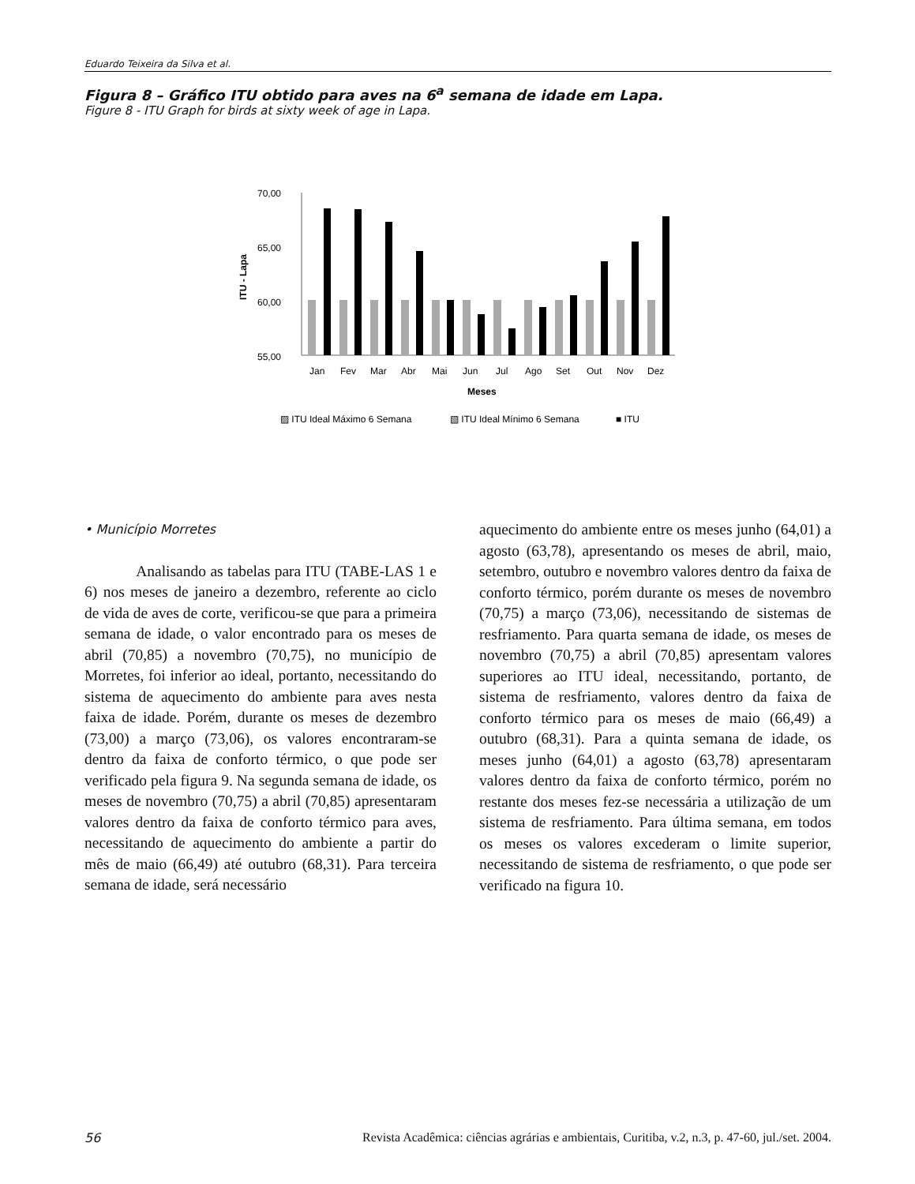Eduardo Teixeira da Silva et al.
Figura 8 – Gráfico ITU obtido para aves na 6<sup>a</sup> semana de idade em Lapa.
Figure 8 - ITU Graph for birds at sixty week of age in Lapa.
70,00
65,00
60,00
55,00
ITU - Lapa
Jan
Fev
Mar
Abr
Mai
Jun
Jul
Ago
Set
Out
Nov
Dez
Meses
▨ ITU Ideal Máximo 6 Semana
▧ ITU Ideal Mínimo 6 Semana
■ ITU
• Município Morretes
Analisando as tabelas para ITU (TABE-LAS 1 e 6) nos meses de janeiro a dezembro, referente ao ciclo de vida de aves de corte, verificou-se que para a primeira semana de idade, o valor encontrado para os meses de abril (70,85) a novembro (70,75), no município de Morretes, foi inferior ao ideal, portanto, necessitando do sistema de aquecimento do ambiente para aves nesta faixa de idade. Porém, durante os meses de dezembro (73,00) a março (73,06), os valores encontraram-se dentro da faixa de conforto térmico, o que pode ser verificado pela figura 9. Na segunda semana de idade, os meses de novembro (70,75) a abril (70,85) apresentaram valores dentro da faixa de conforto térmico para aves, necessitando de aquecimento do ambiente a partir do mês de maio (66,49) até outubro (68,31). Para terceira semana de idade, será necessário
aquecimento do ambiente entre os meses junho (64,01) a agosto (63,78), apresentando os meses de abril, maio, setembro, outubro e novembro valores dentro da faixa de conforto térmico, porém durante os meses de novembro (70,75) a março (73,06), necessitando de sistemas de resfriamento. Para quarta semana de idade, os meses de novembro (70,75) a abril (70,85) apresentam valores superiores ao ITU ideal, necessitando, portanto, de sistema de resfriamento, valores dentro da faixa de conforto térmico para os meses de maio (66,49) a outubro (68,31). Para a quinta semana de idade, os meses junho (64,01) a agosto (63,78) apresentaram valores dentro da faixa de conforto térmico, porém no restante dos meses fez-se necessária a utilização de um sistema de resfriamento. Para última semana, em todos os meses os valores excederam o limite superior, necessitando de sistema de resfriamento, o que pode ser verificado na figura 10.
56 Revista Acadêmica: ciências agrárias e ambientais, Curitiba, v.2, n.3, p. 47-60, jul./set. 2004.